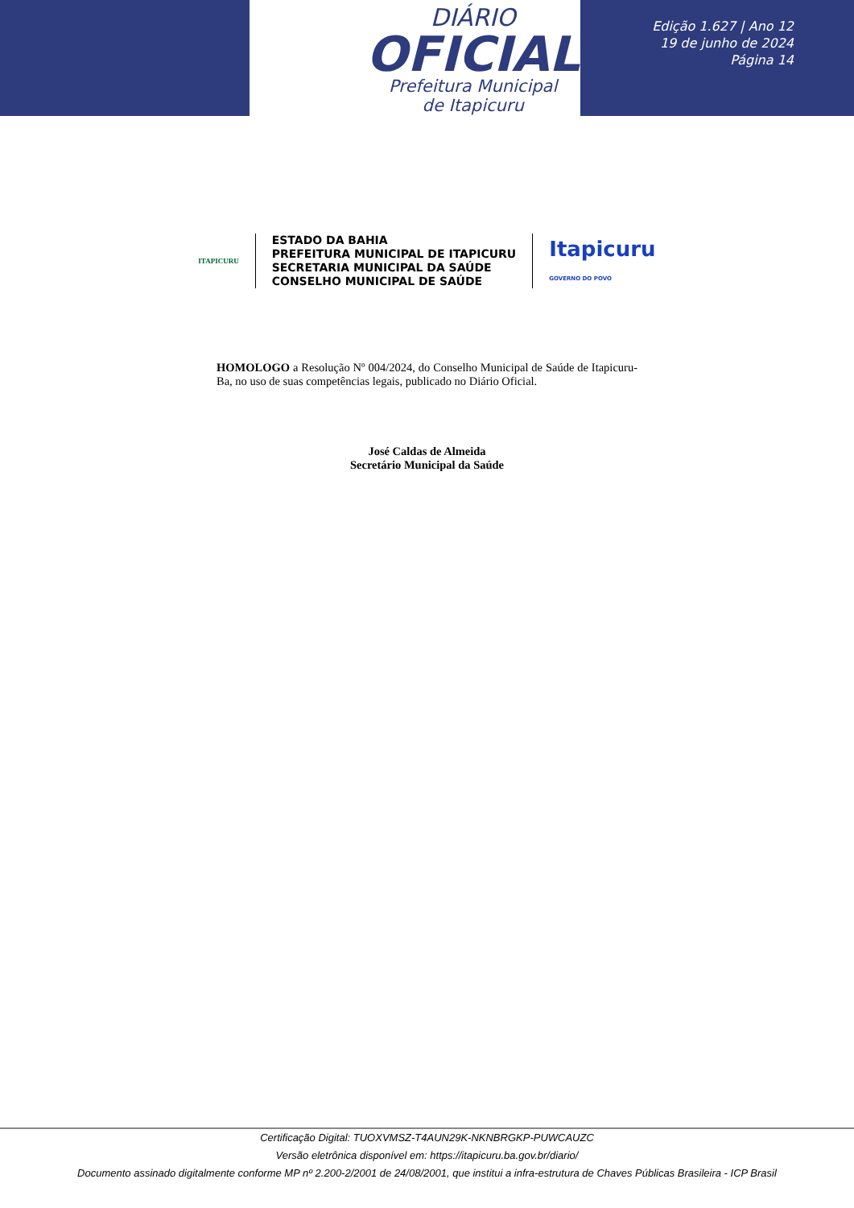DIÁRIO
OFICIAL
Prefeitura Municipal
de Itapicuru
Edição 1.627 | Ano 12
19 de junho de 2024
Página 14
ITAPICURU
ESTADO DA BAHIA
PREFEITURA MUNICIPAL DE ITAPICURU
SECRETARIA MUNICIPAL DA SAÚDE
CONSELHO MUNICIPAL DE SAÚDE
Itapicuru
GOVERNO DO POVO
HOMOLOGO a Resolução Nº 004/2024, do Conselho Municipal de Saúde de Itapicuru-Ba, no uso de suas competências legais, publicado no Diário Oficial.
José Caldas de Almeida
Secretário Municipal da Saúde
Certificação Digital: TUOXVMSZ-T4AUN29K-NKNBRGKP-PUWCAUZC
Versão eletrônica disponível em: https://itapicuru.ba.gov.br/diario/
Documento assinado digitalmente conforme MP nº 2.200-2/2001 de 24/08/2001, que institui a infra-estrutura de Chaves Públicas Brasileira - ICP Brasil